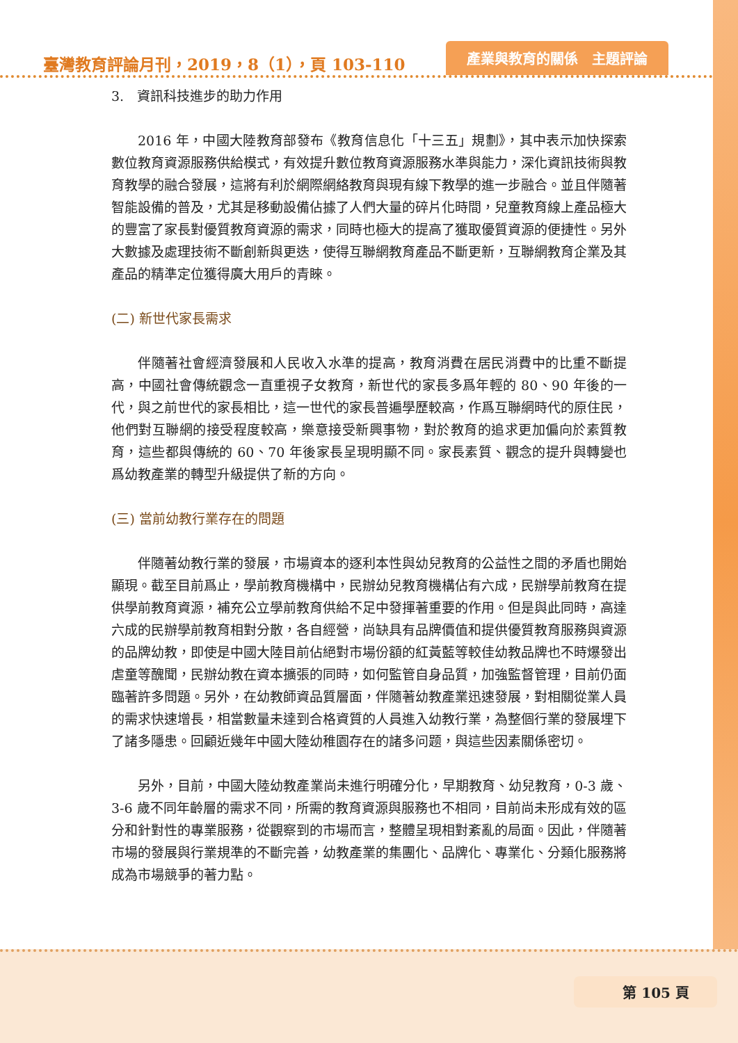臺灣教育評論月刊，2019，8（1），頁 103-110 產業與教育的關係　主題評論
3.　資訊科技進步的助力作用
2016 年，中國大陸教育部發布《教育信息化「十三五」規劃》，其中表示加快探索數位教育資源服務供給模式，有效提升數位教育資源服務水準與能力，深化資訊技術與教育教學的融合發展，這將有利於網際網絡教育與現有線下教學的進一步融合。並且伴隨著智能設備的普及，尤其是移動設備佔據了人們大量的碎片化時間，兒童教育線上產品極大的豐富了家長對優質教育資源的需求，同時也極大的提高了獲取優質資源的便捷性。另外大數據及處理技術不斷創新與更迭，使得互聯網教育產品不斷更新，互聯網教育企業及其產品的精準定位獲得廣大用戶的青睞。
(二) 新世代家長需求
伴隨著社會經濟發展和人民收入水準的提高，教育消費在居民消費中的比重不斷提高，中國社會傳統觀念一直重視子女教育，新世代的家長多爲年輕的 80、90 年後的一代，與之前世代的家長相比，這一世代的家長普遍學歷較高，作爲互聯網時代的原住民，他們對互聯網的接受程度較高，樂意接受新興事物，對於教育的追求更加偏向於素質教育，這些都與傳統的 60、70 年後家長呈現明顯不同。家長素質、觀念的提升與轉變也爲幼教產業的轉型升級提供了新的方向。
(三) 當前幼教行業存在的問題
伴隨著幼教行業的發展，市場資本的逐利本性與幼兒教育的公益性之間的矛盾也開始顯現。截至目前爲止，學前教育機構中，民辦幼兒教育機構佔有六成，民辦學前教育在提供學前教育資源，補充公立學前教育供給不足中發揮著重要的作用。但是與此同時，高達六成的民辦學前教育相對分散，各自經營，尚缺具有品牌價值和提供優質教育服務與資源的品牌幼教，即使是中國大陸目前佔絕對市場份額的紅黃藍等較佳幼教品牌也不時爆發出虐童等醜聞，民辦幼教在資本擴張的同時，如何監管自身品質，加強監督管理，目前仍面臨著許多問題。另外，在幼教師資品質層面，伴隨著幼教產業迅速發展，對相關從業人員的需求快速增長，相當數量未達到合格資質的人員進入幼教行業，為整個行業的發展埋下了諸多隱患。回顧近幾年中國大陸幼稚園存在的諸多问题，與這些因素關係密切。
另外，目前，中國大陸幼教產業尚未進行明確分化，早期教育、幼兒教育，0-3 歲、3-6 歲不同年齡層的需求不同，所需的教育資源與服務也不相同，目前尚未形成有效的區分和針對性的專業服務，從觀察到的市場而言，整體呈現相對紊亂的局面。因此，伴隨著市場的發展與行業規準的不斷完善，幼教產業的集團化、品牌化、專業化、分類化服務將成為市場競爭的著力點。
第 105 頁